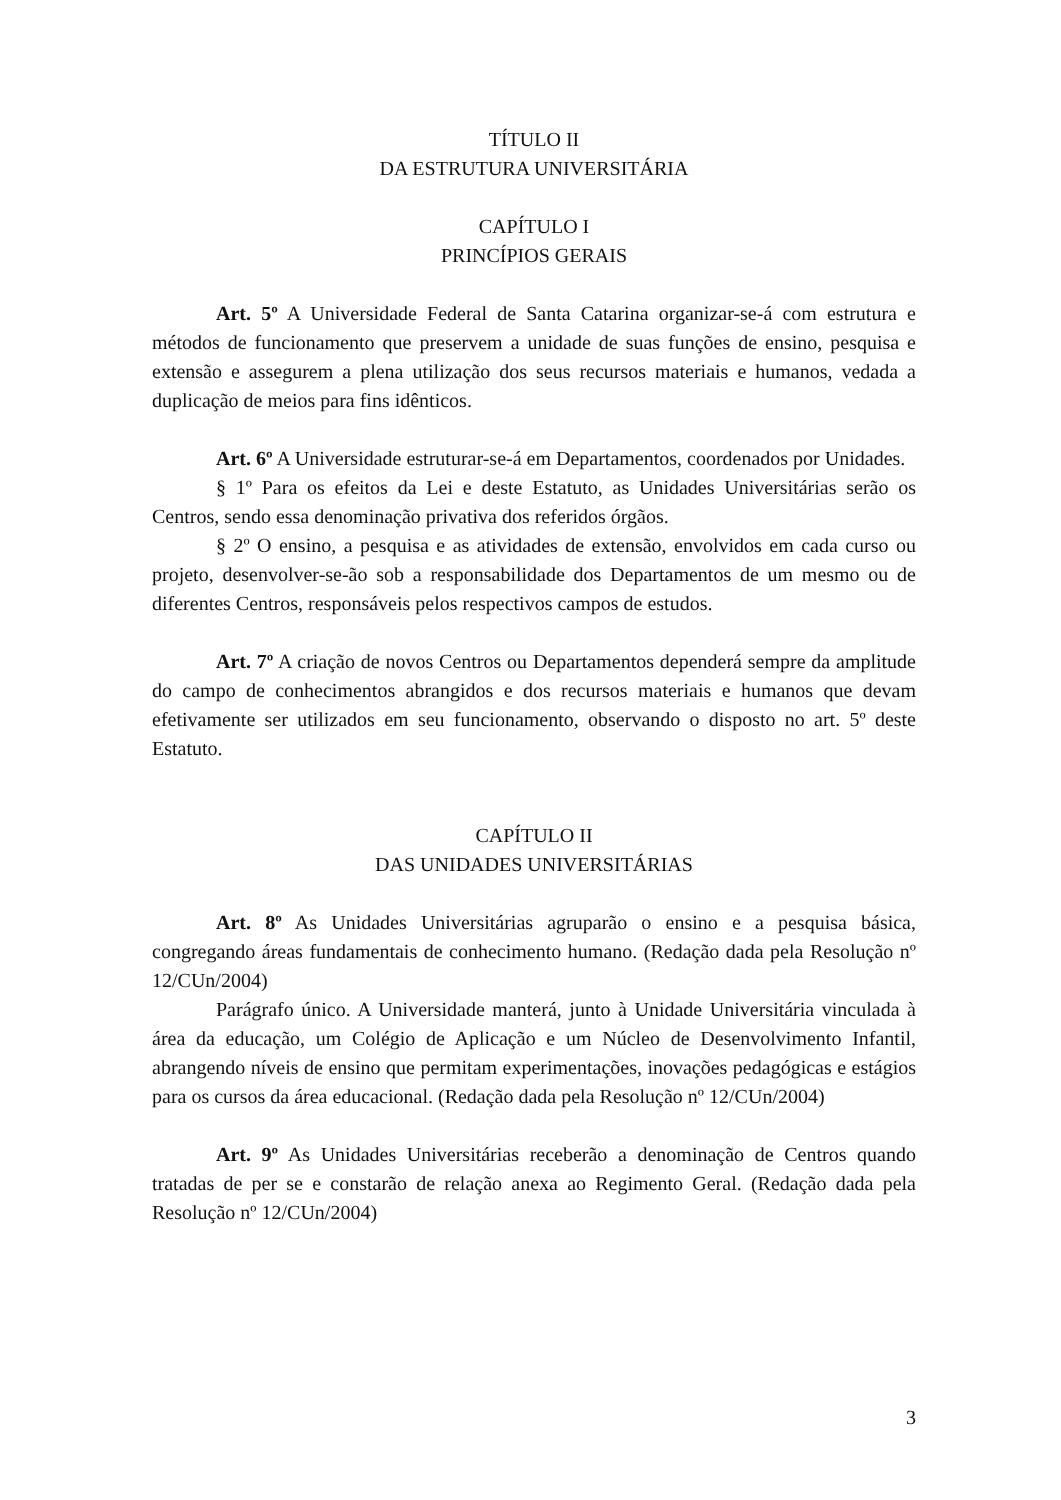TÍTULO II
DA ESTRUTURA UNIVERSITÁRIA
CAPÍTULO I
PRINCÍPIOS GERAIS
Art. 5º A Universidade Federal de Santa Catarina organizar-se-á com estrutura e métodos de funcionamento que preservem a unidade de suas funções de ensino, pesquisa e extensão e assegurem a plena utilização dos seus recursos materiais e humanos, vedada a duplicação de meios para fins idênticos.
Art. 6º A Universidade estruturar-se-á em Departamentos, coordenados por Unidades.
§ 1º Para os efeitos da Lei e deste Estatuto, as Unidades Universitárias serão os Centros, sendo essa denominação privativa dos referidos órgãos.
§ 2º O ensino, a pesquisa e as atividades de extensão, envolvidos em cada curso ou projeto, desenvolver-se-ão sob a responsabilidade dos Departamentos de um mesmo ou de diferentes Centros, responsáveis pelos respectivos campos de estudos.
Art. 7º A criação de novos Centros ou Departamentos dependerá sempre da amplitude do campo de conhecimentos abrangidos e dos recursos materiais e humanos que devam efetivamente ser utilizados em seu funcionamento, observando o disposto no art. 5º deste Estatuto.
CAPÍTULO II
DAS UNIDADES UNIVERSITÁRIAS
Art. 8º As Unidades Universitárias agruparão o ensino e a pesquisa básica, congregando áreas fundamentais de conhecimento humano. (Redação dada pela Resolução nº 12/CUn/2004)
Parágrafo único. A Universidade manterá, junto à Unidade Universitária vinculada à área da educação, um Colégio de Aplicação e um Núcleo de Desenvolvimento Infantil, abrangendo níveis de ensino que permitam experimentações, inovações pedagógicas e estágios para os cursos da área educacional. (Redação dada pela Resolução nº 12/CUn/2004)
Art. 9º As Unidades Universitárias receberão a denominação de Centros quando tratadas de per se e constarão de relação anexa ao Regimento Geral. (Redação dada pela Resolução nº 12/CUn/2004)
3